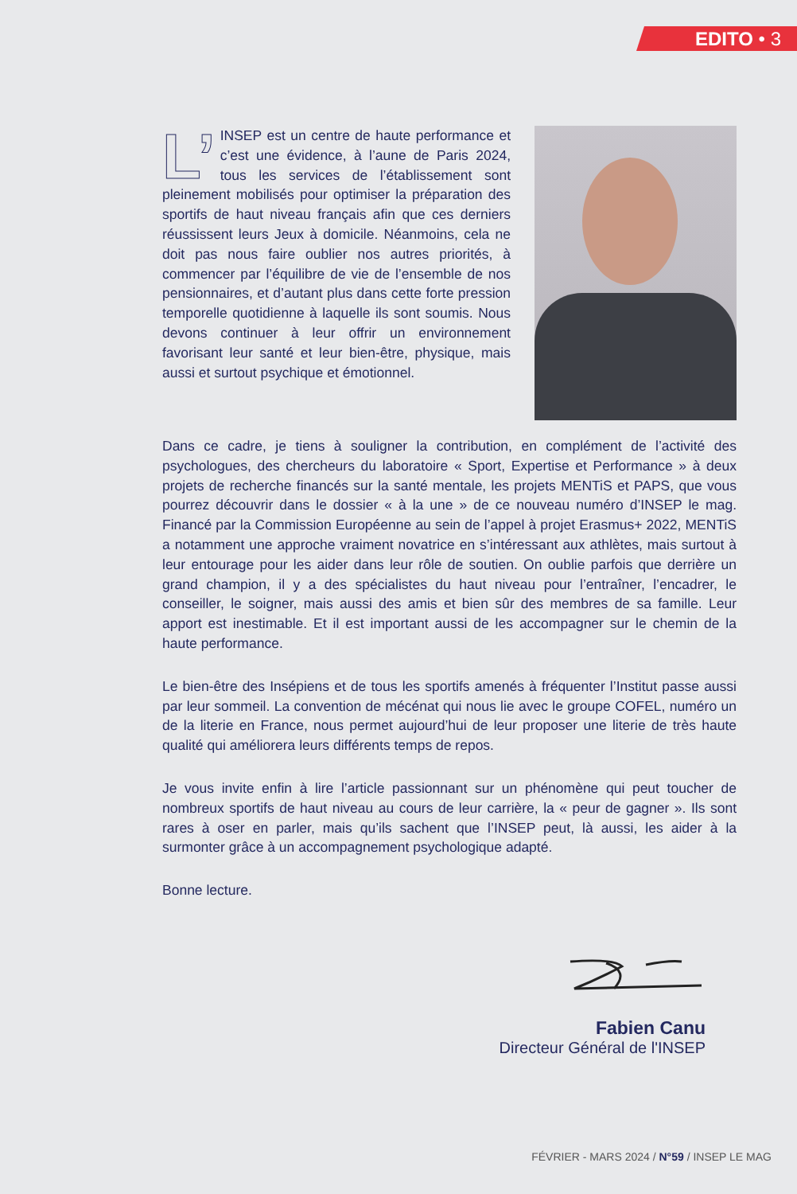EDITO • 3
L’ INSEP est un centre de haute performance et c’est une évidence, à l’aune de Paris 2024, tous les services de l’établissement sont pleinement mobilisés pour optimiser la préparation des sportifs de haut niveau français afin que ces derniers réussissent leurs Jeux à domicile. Néanmoins, cela ne doit pas nous faire oublier nos autres priorités, à commencer par l’équilibre de vie de l’ensemble de nos pensionnaires, et d’autant plus dans cette forte pression temporelle quotidienne à laquelle ils sont soumis. Nous devons continuer à leur offrir un environnement favorisant leur santé et leur bien-être, physique, mais aussi et surtout psychique et émotionnel.
Dans ce cadre, je tiens à souligner la contribution, en complément de l’activité des psychologues, des chercheurs du laboratoire « Sport, Expertise et Performance » à deux projets de recherche financés sur la santé mentale, les projets MENTiS et PAPS, que vous pourrez découvrir dans le dossier « à la une » de ce nouveau numéro d’INSEP le mag. Financé par la Commission Européenne au sein de l’appel à projet Erasmus+ 2022, MENTiS a notamment une approche vraiment novatrice en s’intéressant aux athlètes, mais surtout à leur entourage pour les aider dans leur rôle de soutien. On oublie parfois que derrière un grand champion, il y a des spécialistes du haut niveau pour l’entraîner, l’encadrer, le conseiller, le soigner, mais aussi des amis et bien sûr des membres de sa famille. Leur apport est inestimable. Et il est important aussi de les accompagner sur le chemin de la haute performance.
Le bien-être des Insépiens et de tous les sportifs amenés à fréquenter l’Institut passe aussi par leur sommeil. La convention de mécénat qui nous lie avec le groupe COFEL, numéro un de la literie en France, nous permet aujourd’hui de leur proposer une literie de très haute qualité qui améliorera leurs différents temps de repos.
Je vous invite enfin à lire l’article passionnant sur un phénomène qui peut toucher de nombreux sportifs de haut niveau au cours de leur carrière, la « peur de gagner ». Ils sont rares à oser en parler, mais qu’ils sachent que l’INSEP peut, là aussi, les aider à la surmonter grâce à un accompagnement psychologique adapté.
Bonne lecture.
Fabien Canu
Directeur Général de l'INSEP
FÉVRIER - MARS 2024 / N°59 / INSEP LE MAG